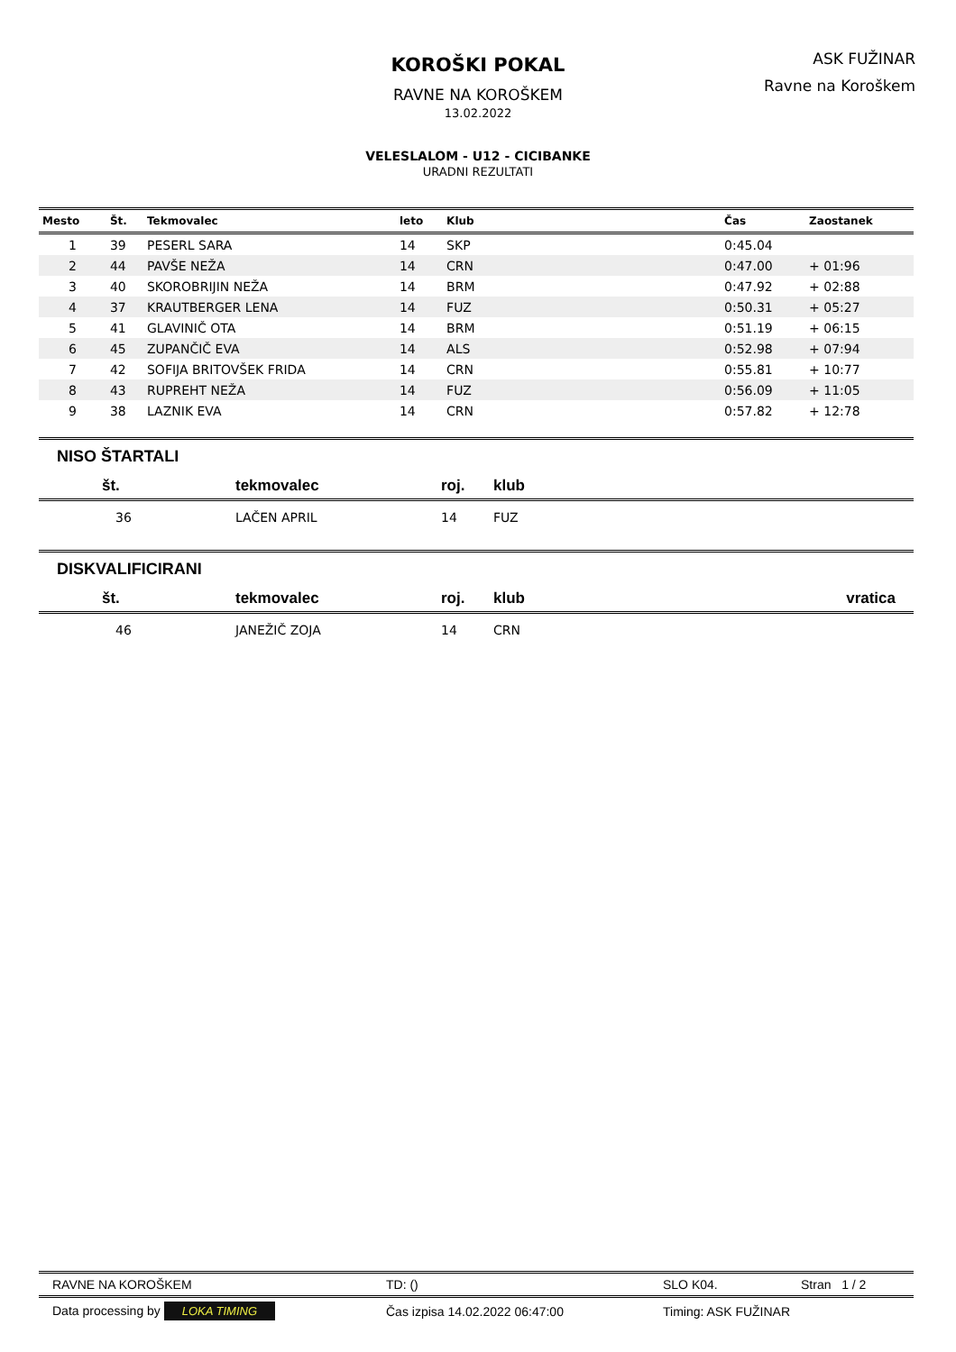KOROŠKI POKAL
RAVNE NA KOROŠKEM
13.02.2022
VELESLALOM - U12 - CICIBANKE
URADNI REZULTATI
ASK FUŽINAR
Ravne na Koroškem
| Mesto | Št. | Tekmovalec | leto | Klub | Čas | Zaostanek |
| --- | --- | --- | --- | --- | --- | --- |
| 1 | 39 | PESERL SARA | 14 | SKP | 0:45.04 | |
| 2 | 44 | PAVŠE NEŽA | 14 | CRN | 0:47.00 | + 01:96 |
| 3 | 40 | SKOROBRIJIN NEŽA | 14 | BRM | 0:47.92 | + 02:88 |
| 4 | 37 | KRAUTBERGER LENA | 14 | FUZ | 0:50.31 | + 05:27 |
| 5 | 41 | GLAVINIČ OTA | 14 | BRM | 0:51.19 | + 06:15 |
| 6 | 45 | ZUPANČIČ EVA | 14 | ALS | 0:52.98 | + 07:94 |
| 7 | 42 | SOFIJA BRITOVŠEK FRIDA | 14 | CRN | 0:55.81 | + 10:77 |
| 8 | 43 | RUPREHT NEŽA | 14 | FUZ | 0:56.09 | + 11:05 |
| 9 | 38 | LAZNIK EVA | 14 | CRN | 0:57.82 | + 12:78 |
NISO ŠTARTALI
| št. | tekmovalec | roj. | klub |
| --- | --- | --- | --- |
| 36 | LAČEN APRIL | 14 | FUZ |
DISKVALIFICIRANI
| št. | tekmovalec | roj. | klub | vratica |
| --- | --- | --- | --- | --- |
| 46 | JANEŽIČ ZOJA | 14 | CRN | |
RAVNE NA KOROŠKEM TD: () SLO K04. Stran 1 / 2
Data processing by LOKA TIMING Čas izpisa 14.02.2022 06:47:00 Timing: ASK FUŽINAR